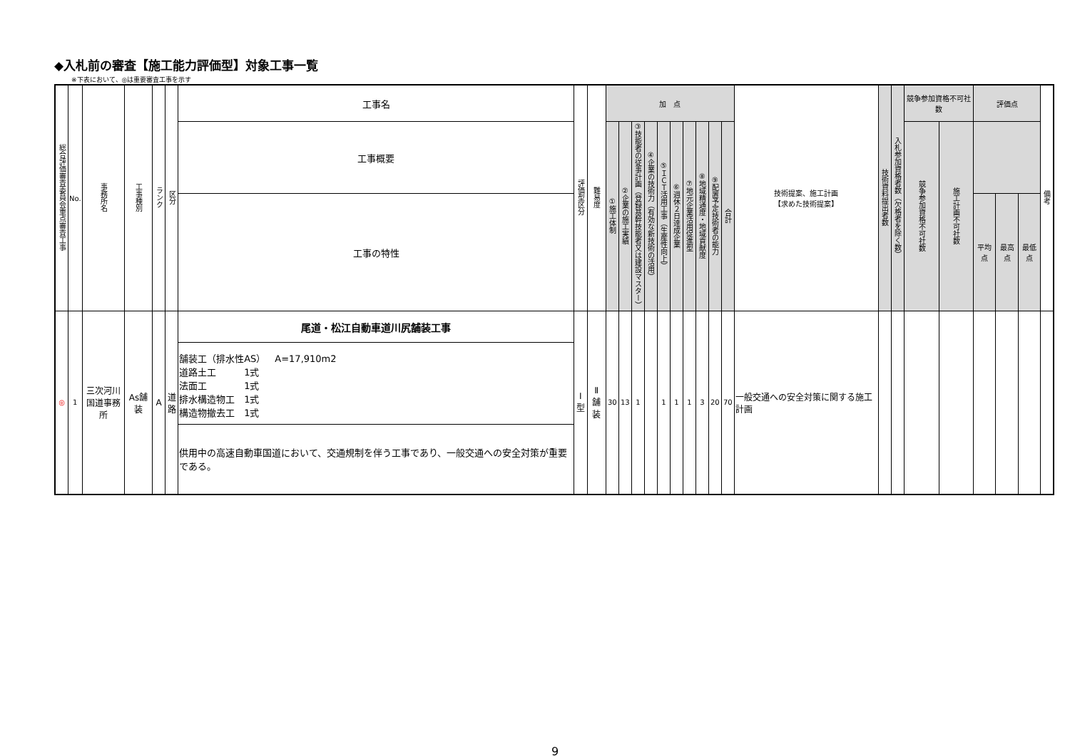◆入札前の審査【施工能力評価型】対象工事一覧
※下表において、◎は重要審査工事を示す
| 総合評価審査委員会重点審査工事 | No. | 事務所名 | 工事種別 | ランク | 区分 | 工事名 | 評価型区分 | 難易度 | 加 点 | | | | | | | | | | 技術提案、施工計画 【求めた技術提案】 | 技術資料提出者数 | 入札参加資格者数（欠格者を除く数） | 競争参加資格不可社数 | | 評価点 | | | 備考 |
| --- | --- | --- | --- | --- | --- | --- | --- | --- | --- | --- | --- | --- | --- | --- | --- | --- | --- | --- | --- | --- | --- | --- | --- | --- | --- | --- | --- |
| | | | | | | 工事概要 | | | ①施工体制 | ②企業の施工実績 | ③技能者の従事計画（登録基幹技能者又は建設マスター） | ④企業の技術力（有効な新技術の活用） | ⑤ＩＣＴ活用工事（生産性向上） | ⑥週休２日達成企業 | ⑦地元企業活用促進型 | ⑧地域精通度・地域貢献度 | ⑨配置予定技術者の能力 | 合計 | | | | 競争参加資格不可社数 | 施工計画不可社数 | | | | |
| | | | | | | 工事の特性 | | | | | | | | | | | | | | | | | | 平均点 | 最高点 | 最低点 | |
| ◎ | 1 | 三次河川 国道事務所 | As舗装 | A | 道 路 | 尾道・松江自動車道川尻舗装工事 | Ⅰ型 | Ⅱ 舗装 | 30 | 13 | 1 | | 1 | 1 | 1 | 3 | 20 | 70 | 一般交通への安全対策に関する施工計画 | | | | | | | | |
| | | | | | | 舗装工（排水性AS） A=17,910m2 道路土工 1式 法面工 1式 排水構造物工 1式 構造物撤去工 1式 | | | | | | | | | | | | | | | | | | | | | |
| | | | | | | 供用中の高速自動車国道において、交通規制を伴う工事であり、一般交通への安全対策が重要である。 | | | | | | | | | | | | | | | | | | | | | |
9